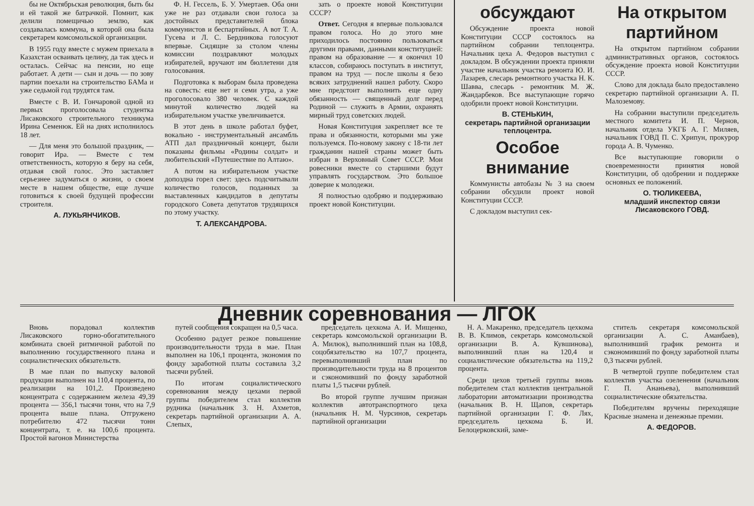бы не Октябрьская революция, быть бы и ей такой же батрачкой. Помнит, как делили помещичью землю, как создавалась коммуна, в которой она была секретарем комсомольской организации.
В 1955 году вместе с мужем приехала в Казахстан осваивать целину, да так здесь и осталась. Сейчас на пенсии, но еще работает. А дети — сын и дочь — по зову партии поехали на строительство БАМа и уже седьмой год трудятся там.
Вместе с В. И. Гончаровой одной из первых проголосовала студентка Лисаковского строительного техникума Ирина Семенюк. Ей на днях исполнилось 18 лет.
— Для меня это большой праздник, — говорит Ира. — Вместе с тем ответственность, которую я беру на себя, отдавая свой голос. Это заставляет серьезнее задуматься о жизни, о своем месте в нашем обществе, еще лучше готовиться к своей будущей профессии строителя.
А. ЛУКЬЯНЧИКОВ.
Ф. Н. Гессель, Б. У. Умертаев. Оба они уже не раз отдавали свои голоса за достойных представителей блока коммунистов и беспартийных. А вот Т. А. Гусева и Л. С. Бердникова голосуют впервые. Сидящие за столом члены комиссии поздравляют молодых избирателей, вручают им бюллетени для голосования.
Подготовка к выборам была проведена на совесть: еще нет и семи утра, а уже проголосовало 380 человек. С каждой минутой количество людей на избирательном участке увеличивается.
В этот день в школе работал буфет, вокально - инструментальный ансамбль АТП дал праздничный концерт, были показаны фильмы «Родины солдат» и любительский «Путешествие по Алтаю».
А потом на избирательном участке допоздна горел свет: здесь подсчитывали количество голосов, поданных за выставленных кандидатов в депутаты городского Совета депутатов трудящихся по этому участку.
Т. АЛЕКСАНДРОВА.
зать о проекте новой Конституции СССР?
Ответ. Сегодня я впервые пользовался правом голоса. Но до этого мне приходилось постоянно пользоваться другими правами, данными конституцией: правом на образование — я окончил 10 классов, собираюсь поступать в институт, правом на труд — после школы я безо всяких затруднений нашел работу. Скоро мне предстоит выполнить еще одну обязанность — священный долг перед Родиной — служить в Армии, охранять мирный труд советских людей.
Новая Конституция закрепляет все те права и обязанности, которыми мы уже пользуемся. По-новому закону с 18-ти лет гражданин нашей страны может быть избран в Верховный Совет СССР. Мои ровесники вместе со старшими будут управлять государством. Это большое доверие к молодежи.
Я полностью одобряю и поддерживаю проект новой Конституции.
обсуждают
Обсуждение проекта новой Конституции СССР состоялось на партийном собрании теплоцентра. Начальник цеха А. Федоров выступил с докладом. В обсуждении проекта приняли участие начальник участка ремонта Ю. И. Лазарев, слесарь ремонтного участка Н. К. Шавва, слесарь - ремонтник М. Ж. Жандарбеков. Все выступающие горячо одобрили проект новой Конституции.
В. СТЕНЬКИН,
секретарь партийной организации теплоцентра.
Особое внимание
Коммунисты автобазы № 3 на своем собрании обсудили проект новой Конституции СССР.
С докладом выступил сек-
На открытом партийном
На открытом партийном собрании административных органов, состоялось обсуждение проекта новой Конституции СССР.
Слово для доклада было предоставлено секретарю партийной организации А. П. Малоземову.
На собрании выступили председатель местного комитета И. П. Чернов, начальник отдела УКГБ А. Г. Миляев, начальник ГОВД П. С. Хрипун, прокурор города А. В. Чуменко.
Все выступающие говорили о своевременности принятия новой Конституции, об одобрении и поддержке основных ее положений.
О. ТЮЛИКЕЕВА,
младший инспектор связи Лисаковского ГОВД.
Дневник соревнования — ЛГОК
Вновь порадовал коллектив Лисаковского горно-обогатительного комбината своей ритмичной работой по выполнению государственного плана и социалистических обязательств.
В мае план по выпуску валовой продукции выполнен на 110,4 процента, по реализации на 101,2. Произведено концентрата с содержанием железа 49,39 процента — 356,1 тысячи тонн, что на 7,9 процента выше плана. Отгружено потребителю 472 тысячи тонн концентрата, т. е. на 100,6 процента. Простой вагонов Министерства
путей сообщения сокращен на 0,5 часа.
Особенно радует резкое повышение производительности труда в мае. План выполнен на 106,1 процента, экономия по фонду заработной платы составила 3,2 тысячи рублей.
По итогам социалистического соревнования между цехами первой группы победителем стал коллектив рудника (начальник З. Н. Ахметов, секретарь партийной организации А. А. Слепых,
председатель цехкома А. И. Мищенко, секретарь комсомольской организации В. А. Милюк), выполнивший план на 108,8, соцобязательство на 107,7 процента, перевыполнивший план по производительности труда на 8 процентов и сэкономивший по фонду заработной платы 1,5 тысячи рублей.
Во второй группе лучшим признан коллектив автотранспортного цеха (начальник Н. М. Чурсинов, секретарь партийной организации
Н. А. Макаренко, председатель цехкома В. В. Климов, секретарь комсомольской организации В. А. Кувшинова), выполнивший план на 120,4 и социалистические обязательства на 119,2 процента.
Среди цехов третьей группы вновь победителем стал коллектив центральной лаборатории автоматизации производства (начальник В. Н. Щапов, секретарь партийной организации Г. Ф. Лях, председатель цехкома Б. И. Белоцерковский, заме-
ститель секретаря комсомольской организации А. С. Аманбаев), выполнивший график ремонта и сэкономивший по фонду заработной платы 0,3 тысячи рублей.
В четвертой группе победителем стал коллектив участка озеленения (начальник Г. П. Ананьева), выполнивший социалистические обязательства.
Победителям вручены переходящие Красные знамена и денежные премии.
А. ФЕДОРОВ.